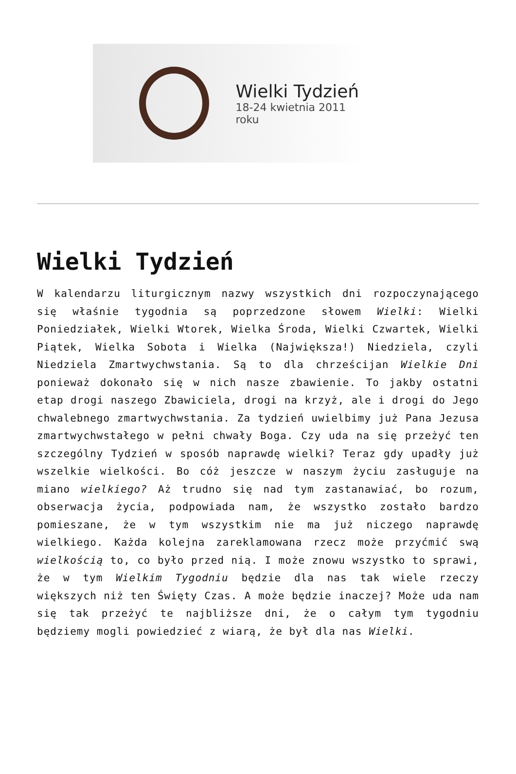Wielki Tydzień
18-24 kwietnia 2011 roku
Wielki Tydzień
W kalendarzu liturgicznym nazwy wszystkich dni rozpoczynającego się właśnie tygodnia są poprzedzone słowem Wielki: Wielki Poniedziałek, Wielki Wtorek, Wielka Środa, Wielki Czwartek, Wielki Piątek, Wielka Sobota i Wielka (Największa!) Niedziela, czyli Niedziela Zmartwychwstania. Są to dla chrześcijan Wielkie Dni ponieważ dokonało się w nich nasze zbawienie. To jakby ostatni etap drogi naszego Zbawiciela, drogi na krzyż, ale i drogi do Jego chwalebnego zmartwychwstania. Za tydzień uwielbimy już Pana Jezusa zmartwychwstałego w pełni chwały Boga. Czy uda na się przeżyć ten szczególny Tydzień w sposób naprawdę wielki? Teraz gdy upadły już wszelkie wielkości. Bo cóż jeszcze w naszym życiu zasługuje na miano wielkiego? Aż trudno się nad tym zastanawiać, bo rozum, obserwacja życia, podpowiada nam, że wszystko zostało bardzo pomieszane, że w tym wszystkim nie ma już niczego naprawdę wielkiego. Każda kolejna zareklamowana rzecz może przyćmić swą wielkością to, co było przed nią. I może znowu wszystko to sprawi, że w tym Wielkim Tygodniu będzie dla nas tak wiele rzeczy większych niż ten Święty Czas. A może będzie inaczej? Może uda nam się tak przeżyć te najbliższe dni, że o całym tym tygodniu będziemy mogli powiedzieć z wiarą, że był dla nas Wielki.